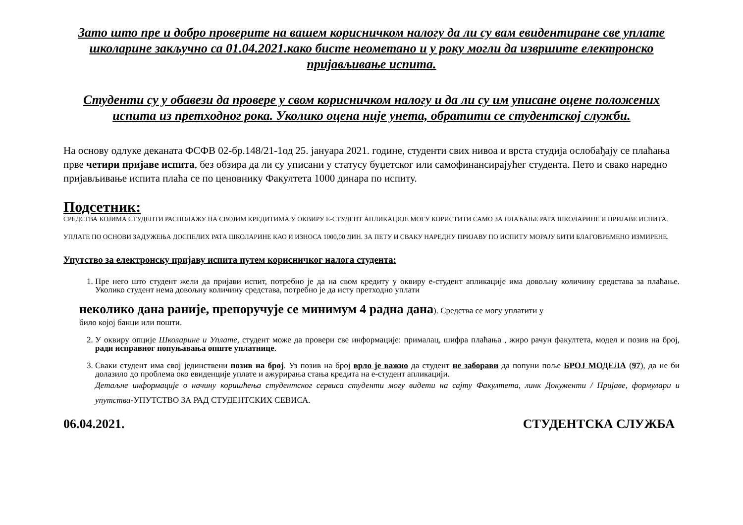Зато што пре и добро проверите на вашем корисничком налогу да ли су вам евидентиране све уплате школарине закључно са 01.04.2021.како бисте неометано и у року могли да извршите електронско пријављивање испита.
Студенти су у обавези да провере у свом корисничком налогу и да ли су им уписане оцене положених испита из претходног рока. Уколико оцена није унета, обратити се студентској служби.
На основу одлуке деканата ФСФВ 02-бр.148/21-1од 25. јануара 2021. године, студенти свих нивоа и врста студија ослобађају се плаћања прве четири пријаве испита, без обзира да ли су уписани у статусу буџетског или самофинансирајућег студента. Пето и свако наредно пријављивање испита плаћа се по ценовнику Факултета 1000 динара по испиту.
Подсетник:
СРЕДСТВА КОЈИМА СТУДЕНТИ РАСПОЛАЖУ НА СВОЈИМ КРЕДИТИМА У ОКВИРУ Е-СТУДЕНТ АПЛИКАЦИЈЕ МОГУ КОРИСТИТИ САМО ЗА ПЛАЋАЊЕ РАТА ШКОЛАРИНЕ И ПРИЈАВЕ ИСПИТА.
УПЛАТЕ ПО ОСНОВИ ЗАДУЖЕЊА ДОСПЕЛИХ РАТА ШКОЛАРИНЕ КАО И ИЗНОСА 1000,00 ДИН. ЗА ПЕТУ И СВАКУ НАРЕДНУ ПРИЈАВУ ПО ИСПИТУ МОРАЈУ БИТИ БЛАГОВРЕМЕНО ИЗМИРЕНЕ.
Упутство за електронску пријаву испита путем корисничког налога студента:
1. Пре него што студент жели да пријави испит, потребно је да на свом кредиту у оквиру е-студент апликације има довољну количину средстава за плаћање. Уколико студент нема довољну количину средстава, потребно је да исту претходно уплати
неколико дана раније, препоручује се минимум 4 радна дана). Средства се могу уплатити у
било којој банци или пошти.
2. У оквиру опције Школарине и Уплате, студент може да провери све информације: прималац, шифра плаћања , жиро рачун факултета, модел и позив на број, ради исправног попуњавања опште уплатнице.
3. Сваки студент има свој јединствени позив на број. Уз позив на број врло је важно да студент не заборави да попуни поље БРОЈ МОДЕЛА (97), да не би долазило до проблема око евиденције уплате и ажурирања стања кредита на е-студент апликацији.
Детаљне информације о начину коришћења студентског сервиса студенти могу видети на сајту Факултета, линк Документи / Пријаве, формулари и упутства-УПУТСТВО ЗА РАД СТУДЕНТСКИХ СЕВИСА.
06.04.2021. СТУДЕНТСКА СЛУЖБА